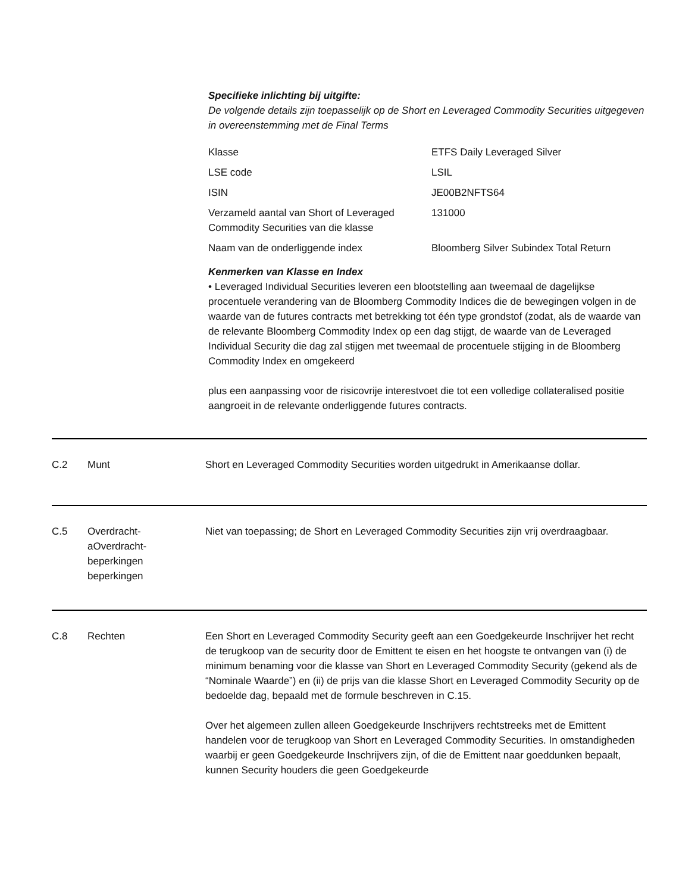Specifieke inlichting bij uitgifte:
De volgende details zijn toepasselijk op de Short en Leveraged Commodity Securities uitgegeven in overeenstemming met de Final Terms
| Klasse | ETFS Daily Leveraged Silver |
| LSE code | LSIL |
| ISIN | JE00B2NFTS64 |
| Verzameld aantal van Short of Leveraged Commodity Securities van die klasse | 131000 |
| Naam van de onderliggende index | Bloomberg Silver Subindex Total Return |
Kenmerken van Klasse en Index
• Leveraged Individual Securities leveren een blootstelling aan tweemaal de dagelijkse procentuele verandering van de Bloomberg Commodity Indices die de bewegingen volgen in de waarde van de futures contracts met betrekking tot één type grondstof (zodat, als de waarde van de relevante Bloomberg Commodity Index op een dag stijgt, de waarde van de Leveraged Individual Security die dag zal stijgen met tweemaal de procentuele stijging in de Bloomberg Commodity Index en omgekeerd
plus een aanpassing voor de risicovrije interestvoet die tot een volledige collateralised positie aangroeit in de relevante onderliggende futures contracts.
C.2 Munt Short en Leveraged Commodity Securities worden uitgedrukt in Amerikaanse dollar.
C.5 Overdracht-
aOverdracht-
beperkingen
beperkingen
Niet van toepassing; de Short en Leveraged Commodity Securities zijn vrij overdraagbaar.
C.8 Rechten Een Short en Leveraged Commodity Security geeft aan een Goedgekeurde Inschrijver het recht de terugkoop van de security door de Emittent te eisen en het hoogste te ontvangen van (i) de minimum benaming voor die klasse van Short en Leveraged Commodity Security (gekend als de “Nominale Waarde”) en (ii) de prijs van die klasse Short en Leveraged Commodity Security op de bedoelde dag, bepaald met de formule beschreven in C.15.
Over het algemeen zullen alleen Goedgekeurde Inschrijvers rechtstreeks met de Emittent handelen voor de terugkoop van Short en Leveraged Commodity Securities. In omstandigheden waarbij er geen Goedgekeurde Inschrijvers zijn, of die de Emittent naar goeddunken bepaalt, kunnen Security houders die geen Goedgekeurde